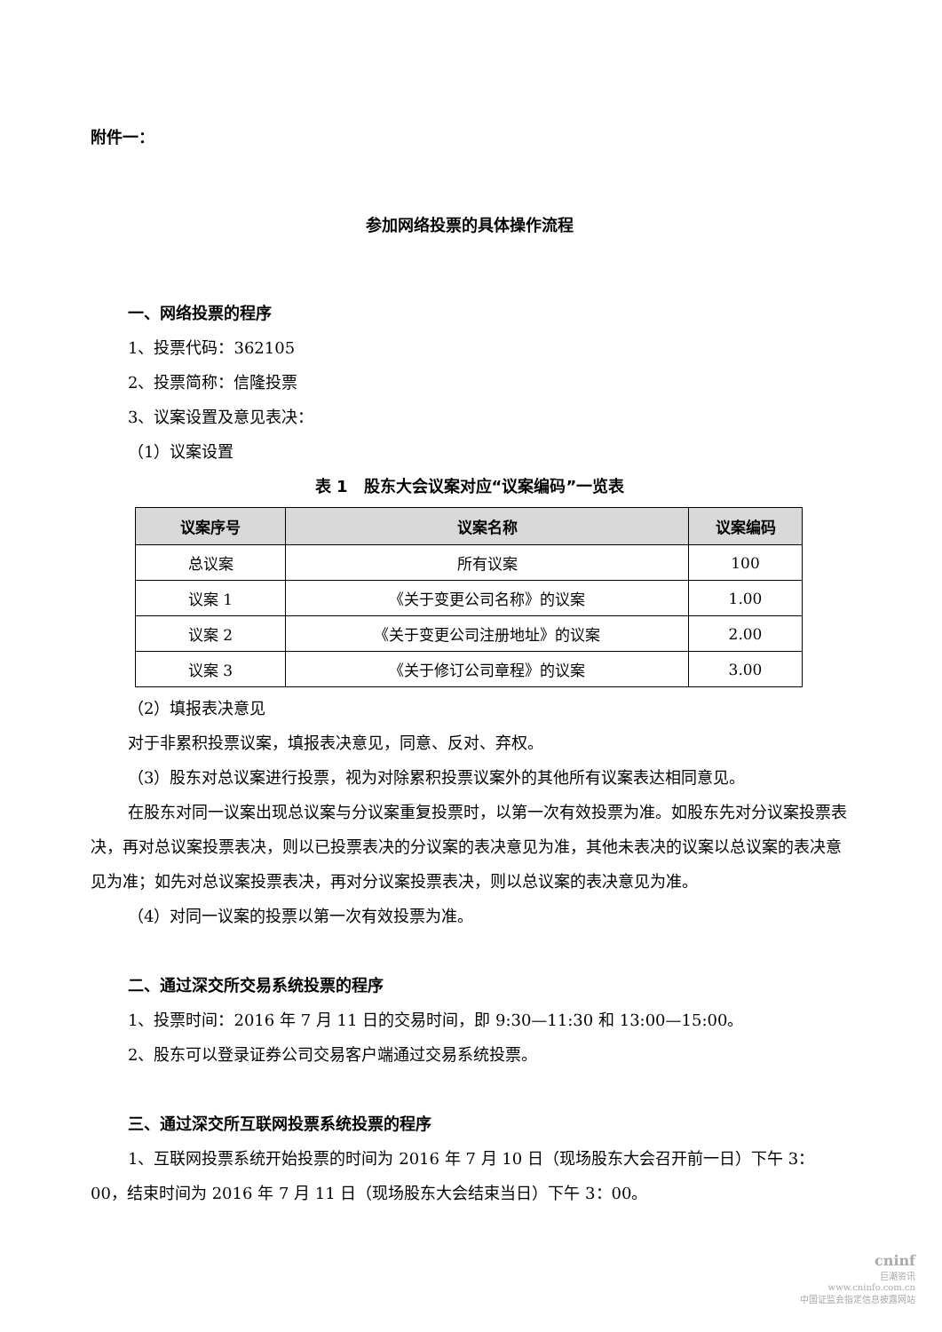附件一：
参加网络投票的具体操作流程
一、网络投票的程序
1、投票代码：362105
2、投票简称：信隆投票
3、议案设置及意见表决：
（1）议案设置
表 1　股东大会议案对应“议案编码”一览表
| 议案序号 | 议案名称 | 议案编码 |
| --- | --- | --- |
| 总议案 | 所有议案 | 100 |
| 议案 1 | 《关于变更公司名称》的议案 | 1.00 |
| 议案 2 | 《关于变更公司注册地址》的议案 | 2.00 |
| 议案 3 | 《关于修订公司章程》的议案 | 3.00 |
（2）填报表决意见
对于非累积投票议案，填报表决意见，同意、反对、弃权。
（3）股东对总议案进行投票，视为对除累积投票议案外的其他所有议案表达相同意见。
在股东对同一议案出现总议案与分议案重复投票时，以第一次有效投票为准。如股东先对分议案投票表决，再对总议案投票表决，则以已投票表决的分议案的表决意见为准，其他未表决的议案以总议案的表决意见为准；如先对总议案投票表决，再对分议案投票表决，则以总议案的表决意见为准。
（4）对同一议案的投票以第一次有效投票为准。
二、通过深交所交易系统投票的程序
1、投票时间：2016 年 7 月 11 日的交易时间，即 9:30—11:30 和 13:00—15:00。
2、股东可以登录证券公司交易客户端通过交易系统投票。
三、通过深交所互联网投票系统投票的程序
1、互联网投票系统开始投票的时间为 2016 年 7 月 10 日（现场股东大会召开前一日）下午 3：00，结束时间为 2016 年 7 月 11 日（现场股东大会结束当日）下午 3：00。
cninf
巨潮资讯
www.cninfo.com.cn
中国证监会指定信息披露网站